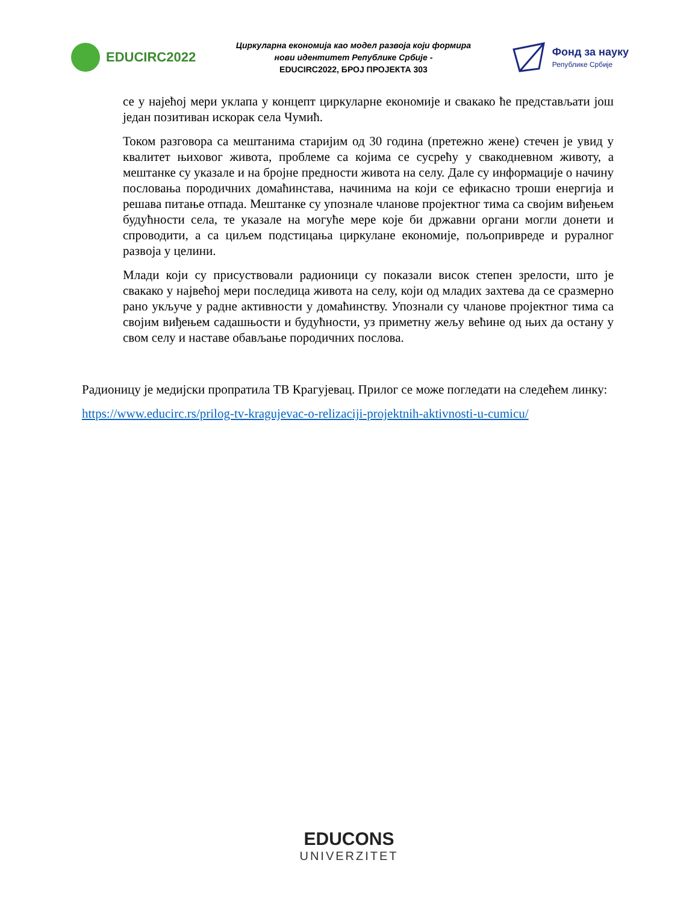EDUCIRC2022
Циркуларна економија као модел развоја који формира
нови идентитет Републике Србије -
EDUCIRC2022, БРОЈ ПРОЈЕКТА 303
Фонд за науку
Републике Србије
се у најећој мери уклапа у концепт циркуларне економије и свакако ће представљати још један позитиван искорак села Чумић.
Током разговора са мештанима старијим од 30 година (претежно жене) стечен је увид у квалитет њиховог живота, проблеме са којима се сусрећу у свакодневном животу, а мештанке су указале и на бројне предности живота на селу. Дале су информације о начину пословања породичних домаћинстава, начинима на који се ефикасно троши енергија и решава питање отпада. Мештанке су упознале чланове пројектног тима са својим виђењем будућности села, те указале на могуће мере које би државни органи могли донети и спроводити, а са циљем подстицања циркулане економије, пољопривреде и руралног развоја у целини.
Млади који су присуствовали радионици су показали висок степен зрелости, што је свакако у највећој мери последица живота на селу, који од младих захтева да се сразмерно рано укључе у радне активности у домаћинству. Упознали су чланове пројектног тима са својим виђењем садашњости и будућности, уз приметну жељу већине од њих да остану у свом селу и наставе обављање породичних послова.
Радионицу је медијски пропратила ТВ Крагујевац. Прилог се може погледати на следећем линку:
https://www.educirc.rs/prilog-tv-kragujevac-o-relizaciji-projektnih-aktivnosti-u-cumicu/
EDUCONS
UNIVERZITET